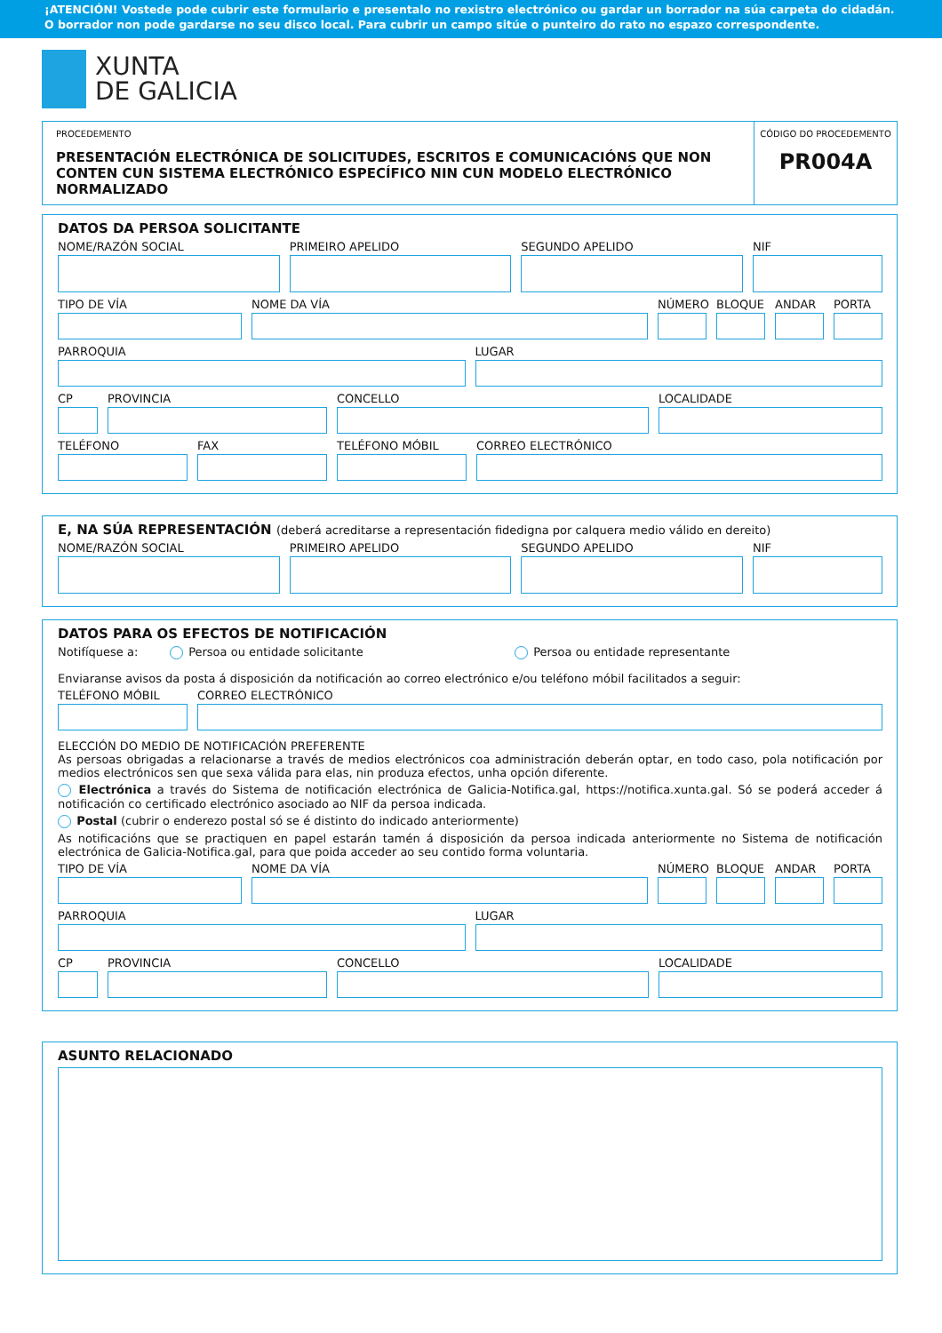¡ATENCIÓN! Vostede pode cubrir este formulario e presentalo no rexistro electrónico ou gardar un borrador na súa carpeta do cidadán. O borrador non pode gardarse no seu disco local. Para cubrir un campo sitúe o punteiro do rato no espazo correspondente.
XUNTA
DE GALICIA
PROCEDEMENTO
PRESENTACIÓN ELECTRÓNICA DE SOLICITUDES, ESCRITOS E COMUNICACIÓNS QUE NON CONTEN CUN SISTEMA ELECTRÓNICO ESPECÍFICO NIN CUN MODELO ELECTRÓNICO NORMALIZADO
CÓDIGO DO PROCEDEMENTO
PR004A
DATOS DA PERSOA SOLICITANTE
NOME/RAZÓN SOCIAL PRIMEIRO APELIDO SEGUNDO APELIDO NIF
TIPO DE VÍA NOME DA VÍA NÚMERO BLOQUE ANDAR PORTA
PARROQUIA LUGAR
CP PROVINCIA CONCELLO LOCALIDADE
TELÉFONO FAX TELÉFONO MÓBIL CORREO ELECTRÓNICO
E, NA SÚA REPRESENTACIÓN (deberá acreditarse a representación fidedigna por calquera medio válido en dereito)
NOME/RAZÓN SOCIAL PRIMEIRO APELIDO SEGUNDO APELIDO NIF
DATOS PARA OS EFECTOS DE NOTIFICACIÓN
Notifíquese a: Persoa ou entidade solicitante Persoa ou entidade representante
Enviaranse avisos da posta á disposición da notificación ao correo electrónico e/ou teléfono móbil facilitados a seguir:
TELÉFONO MÓBIL CORREO ELECTRÓNICO
ELECCIÓN DO MEDIO DE NOTIFICACIÓN PREFERENTE
As persoas obrigadas a relacionarse a través de medios electrónicos coa administración deberán optar, en todo caso, pola notificación por medios electrónicos sen que sexa válida para elas, nin produza efectos, unha opción diferente.
Electrónica a través do Sistema de notificación electrónica de Galicia-Notifica.gal, https://notifica.xunta.gal. Só se poderá acceder á notificación co certificado electrónico asociado ao NIF da persoa indicada.
Postal (cubrir o enderezo postal só se é distinto do indicado anteriormente)
As notificacións que se practiquen en papel estarán tamén á disposición da persoa indicada anteriormente no Sistema de notificación electrónica de Galicia-Notifica.gal, para que poida acceder ao seu contido forma voluntaria.
TIPO DE VÍA NOME DA VÍA NÚMERO BLOQUE ANDAR PORTA
PARROQUIA LUGAR
CP PROVINCIA CONCELLO LOCALIDADE
ASUNTO RELACIONADO